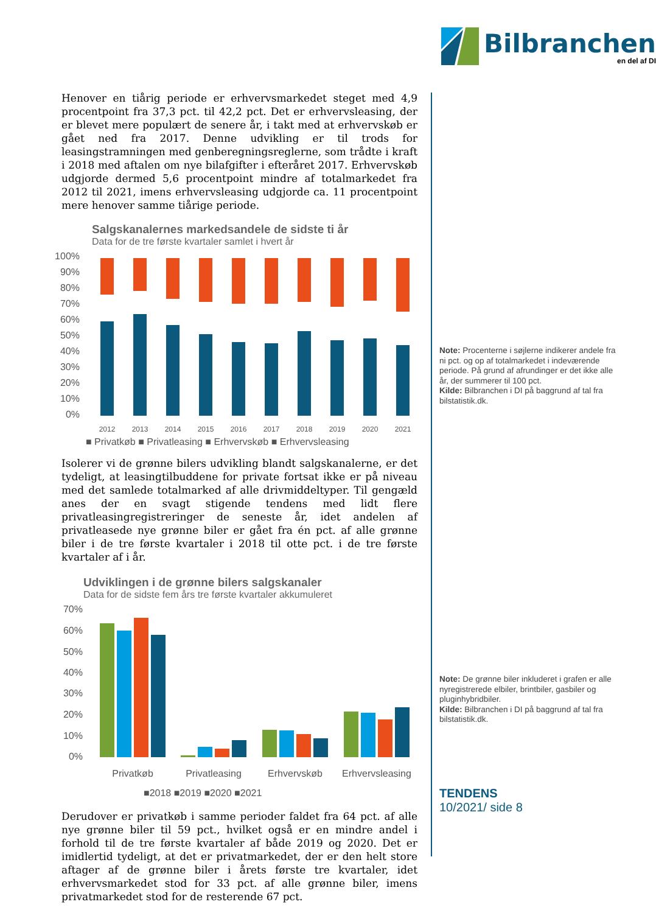Bilbranchen
en del af DI
Henover en tiårig periode er erhvervsmarkedet steget med 4,9 procentpoint fra 37,3 pct. til 42,2 pct. Det er erhvervsleasing, der er blevet mere populært de senere år, i takt med at erhvervskøb er gået ned fra 2017. Denne udvikling er til trods for leasingstramningen med genberegningsreglerne, som trådte i kraft i 2018 med aftalen om nye bilafgifter i efteråret 2017. Erhvervskøb udgjorde dermed 5,6 procentpoint mindre af totalmarkedet fra 2012 til 2021, imens erhvervsleasing udgjorde ca. 11 procentpoint mere henover samme tiårige periode.
Salgskanalernes markedsandele de sidste ti år
Data for de tre første kvartaler samlet i hvert år
100%
90%
80%
70%
60%
50%
40%
30%
20%
10%
0%
2012
2013
2014
2015
2016
2017
2018
2019
2020
2021
■ Privatkøb ■ Privatleasing ■ Erhvervskøb ■ Erhvervsleasing
Isolerer vi de grønne bilers udvikling blandt salgskanalerne, er det tydeligt, at leasingtilbuddene for private fortsat ikke er på niveau med det samlede totalmarked af alle drivmiddeltyper. Til gengæld anes der en svagt stigende tendens med lidt flere privatleasingregistreringer de seneste år, idet andelen af privatleasede nye grønne biler er gået fra én pct. af alle grønne biler i de tre første kvartaler i 2018 til otte pct. i de tre første kvartaler af i år.
Udviklingen i de grønne bilers salgskanaler
Data for de sidste fem års tre første kvartaler akkumuleret
70%
60%
50%
40%
30%
20%
10%
0%
Privatkøb
Privatleasing
Erhvervskøb
Erhvervsleasing
■2018 ■2019 ■2020 ■2021
Derudover er privatkøb i samme perioder faldet fra 64 pct. af alle nye grønne biler til 59 pct., hvilket også er en mindre andel i forhold til de tre første kvartaler af både 2019 og 2020. Det er imidlertid tydeligt, at det er privatmarkedet, der er den helt store aftager af de grønne biler i årets første tre kvartaler, idet erhvervsmarkedet stod for 33 pct. af alle grønne biler, imens privatmarkedet stod for de resterende 67 pct.
Note: Procenterne i søjlerne indikerer andele fra ni pct. og op af totalmarkedet i indeværende periode. På grund af afrundinger er det ikke alle år, der summerer til 100 pct.
Kilde: Bilbranchen i DI på baggrund af tal fra bilstatistik.dk.
Note: De grønne biler inkluderet i grafen er alle nyregistrerede elbiler, brintbiler, gasbiler og pluginhybridbiler.
Kilde: Bilbranchen i DI på baggrund af tal fra bilstatistik.dk.
TENDENS
10/2021/ side 8